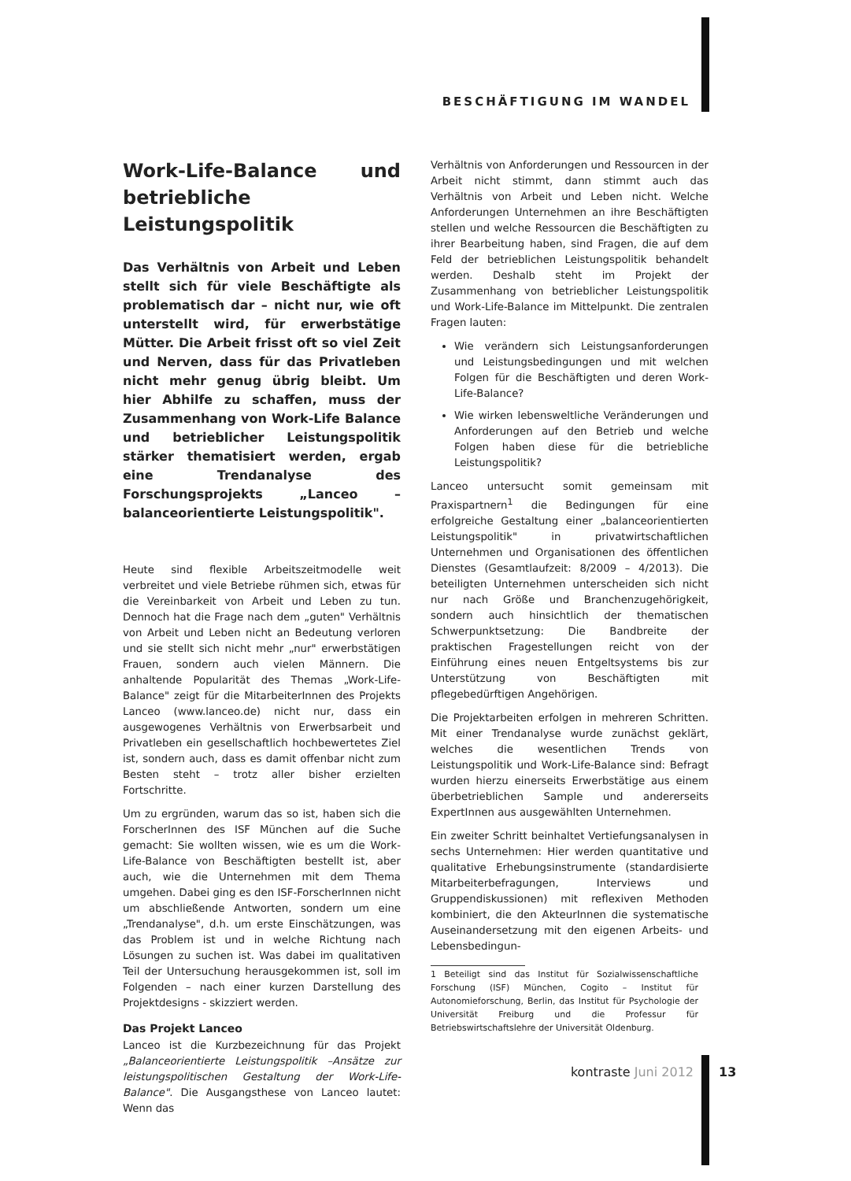BESCHÄFTIGUNG IM WANDEL
Work-Life-Balance und betriebliche Leistungspolitik
Das Verhältnis von Arbeit und Leben stellt sich für viele Beschäftigte als problematisch dar – nicht nur, wie oft unterstellt wird, für erwerbstätige Mütter. Die Arbeit frisst oft so viel Zeit und Nerven, dass für das Privatleben nicht mehr genug übrig bleibt. Um hier Abhilfe zu schaffen, muss der Zusammenhang von Work-Life Balance und betrieblicher Leistungspolitik stärker thematisiert werden, ergab eine Trendanalyse des Forschungsprojekts „Lanceo – balanceorientierte Leistungspolitik".
Heute sind flexible Arbeitszeitmodelle weit verbreitet und viele Betriebe rühmen sich, etwas für die Vereinbarkeit von Arbeit und Leben zu tun. Dennoch hat die Frage nach dem „guten" Verhältnis von Arbeit und Leben nicht an Bedeutung verloren und sie stellt sich nicht mehr „nur" erwerbstätigen Frauen, sondern auch vielen Männern. Die anhaltende Popularität des Themas „Work-Life-Balance" zeigt für die MitarbeiterInnen des Projekts Lanceo (www.lanceo.de) nicht nur, dass ein ausgewogenes Verhältnis von Erwerbsarbeit und Privatleben ein gesellschaftlich hochbewertetes Ziel ist, sondern auch, dass es damit offenbar nicht zum Besten steht – trotz aller bisher erzielten Fortschritte.
Um zu ergründen, warum das so ist, haben sich die ForscherInnen des ISF München auf die Suche gemacht: Sie wollten wissen, wie es um die Work-Life-Balance von Beschäftigten bestellt ist, aber auch, wie die Unternehmen mit dem Thema umgehen. Dabei ging es den ISF-ForscherInnen nicht um abschließende Antworten, sondern um eine „Trendanalyse", d.h. um erste Einschätzungen, was das Problem ist und in welche Richtung nach Lösungen zu suchen ist. Was dabei im qualitativen Teil der Untersuchung herausgekommen ist, soll im Folgenden – nach einer kurzen Darstellung des Projektdesigns - skizziert werden.
Das Projekt Lanceo
Lanceo ist die Kurzbezeichnung für das Projekt „Balanceorientierte Leistungspolitik –Ansätze zur leistungspolitischen Gestaltung der Work-Life-Balance". Die Ausgangsthese von Lanceo lautet: Wenn das
Verhältnis von Anforderungen und Ressourcen in der Arbeit nicht stimmt, dann stimmt auch das Verhältnis von Arbeit und Leben nicht. Welche Anforderungen Unternehmen an ihre Beschäftigten stellen und welche Ressourcen die Beschäftigten zu ihrer Bearbeitung haben, sind Fragen, die auf dem Feld der betrieblichen Leistungspolitik behandelt werden. Deshalb steht im Projekt der Zusammenhang von betrieblicher Leistungspolitik und Work-Life-Balance im Mittelpunkt. Die zentralen Fragen lauten:
Wie verändern sich Leistungsanforderungen und Leistungsbedingungen und mit welchen Folgen für die Beschäftigten und deren Work-Life-Balance?
Wie wirken lebensweltliche Veränderungen und Anforderungen auf den Betrieb und welche Folgen haben diese für die betriebliche Leistungspolitik?
Lanceo untersucht somit gemeinsam mit Praxispartnern<sup>1</sup> die Bedingungen für eine erfolgreiche Gestaltung einer „balanceorientierten Leistungspolitik" in privatwirtschaftlichen Unternehmen und Organisationen des öffentlichen Dienstes (Gesamtlaufzeit: 8/2009 – 4/2013). Die beteiligten Unternehmen unterscheiden sich nicht nur nach Größe und Branchenzugehörigkeit, sondern auch hinsichtlich der thematischen Schwerpunktsetzung: Die Bandbreite der praktischen Fragestellungen reicht von der Einführung eines neuen Entgeltsystems bis zur Unterstützung von Beschäftigten mit pflegebedürftigen Angehörigen.
Die Projektarbeiten erfolgen in mehreren Schritten. Mit einer Trendanalyse wurde zunächst geklärt, welches die wesentlichen Trends von Leistungspolitik und Work-Life-Balance sind: Befragt wurden hierzu einerseits Erwerbstätige aus einem überbetrieblichen Sample und andererseits ExpertInnen aus ausgewählten Unternehmen.
Ein zweiter Schritt beinhaltet Vertiefungsanalysen in sechs Unternehmen: Hier werden quantitative und qualitative Erhebungsinstrumente (standardisierte Mitarbeiterbefragungen, Interviews und Gruppendiskussionen) mit reflexiven Methoden kombiniert, die den AkteurInnen die systematische Auseinandersetzung mit den eigenen Arbeits- und Lebensbedingun-
1 Beteiligt sind das Institut für Sozialwissenschaftliche Forschung (ISF) München, Cogito – Institut für Autonomieforschung, Berlin, das Institut für Psychologie der Universität Freiburg und die Professur für Betriebswirtschaftslehre der Universität Oldenburg.
kontraste Juni 2012 13